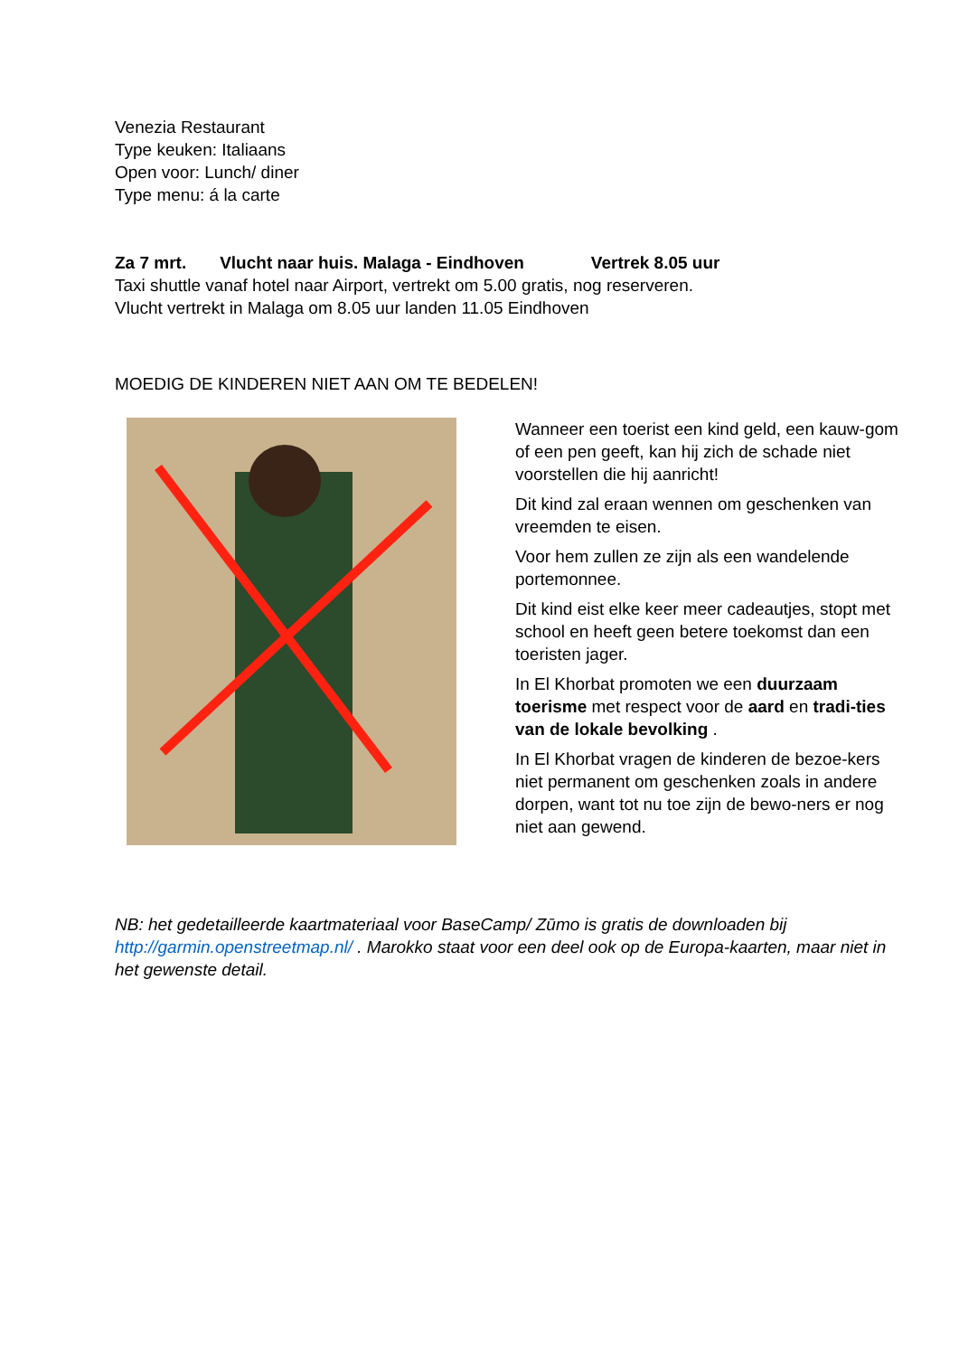Venezia Restaurant
Type keuken: Italiaans
Open voor: Lunch/ diner
Type menu: á la carte
Za 7 mrt. Vlucht naar huis. Malaga - Eindhoven Vertrek 8.05 uur
Taxi shuttle vanaf hotel naar Airport, vertrekt om 5.00 gratis, nog reserveren.
Vlucht vertrekt in Malaga om 8.05 uur landen 11.05 Eindhoven
MOEDIG DE KINDEREN NIET AAN OM TE BEDELEN!
Wanneer een toerist een kind geld, een kauw-gom of een pen geeft, kan hij zich de schade niet voorstellen die hij aanricht!
Dit kind zal eraan wennen om geschenken van vreemden te eisen.
Voor hem zullen ze zijn als een wandelende portemonnee.
Dit kind eist elke keer meer cadeautjes, stopt met school en heeft geen betere toekomst dan een toeristen jager.
In El Khorbat promoten we een duurzaam toerisme met respect voor de aard en tradi-ties van de lokale bevolking .
In El Khorbat vragen de kinderen de bezoe-kers niet permanent om geschenken zoals in andere dorpen, want tot nu toe zijn de bewo-ners er nog niet aan gewend.
NB: het gedetailleerde kaartmateriaal voor BaseCamp/ Zūmo is gratis de downloaden bij http://garmin.openstreetmap.nl/ . Marokko staat voor een deel ook op de Europa-kaarten, maar niet in het gewenste detail.